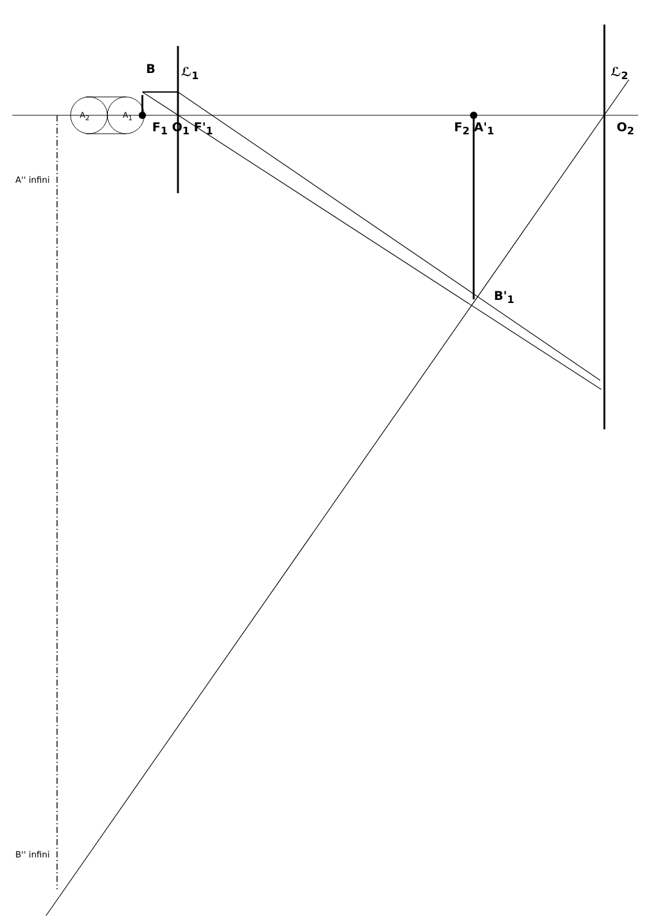B ℒ<sub>1</sub> ℒ<sub>2</sub>
A<sub>2</sub> A<sub>1</sub>
F<sub>1</sub> O<sub>1</sub> F'<sub>1</sub> F<sub>2</sub> A'<sub>1</sub> O<sub>2</sub>
B'<sub>1</sub>
A'' infini
B'' infini